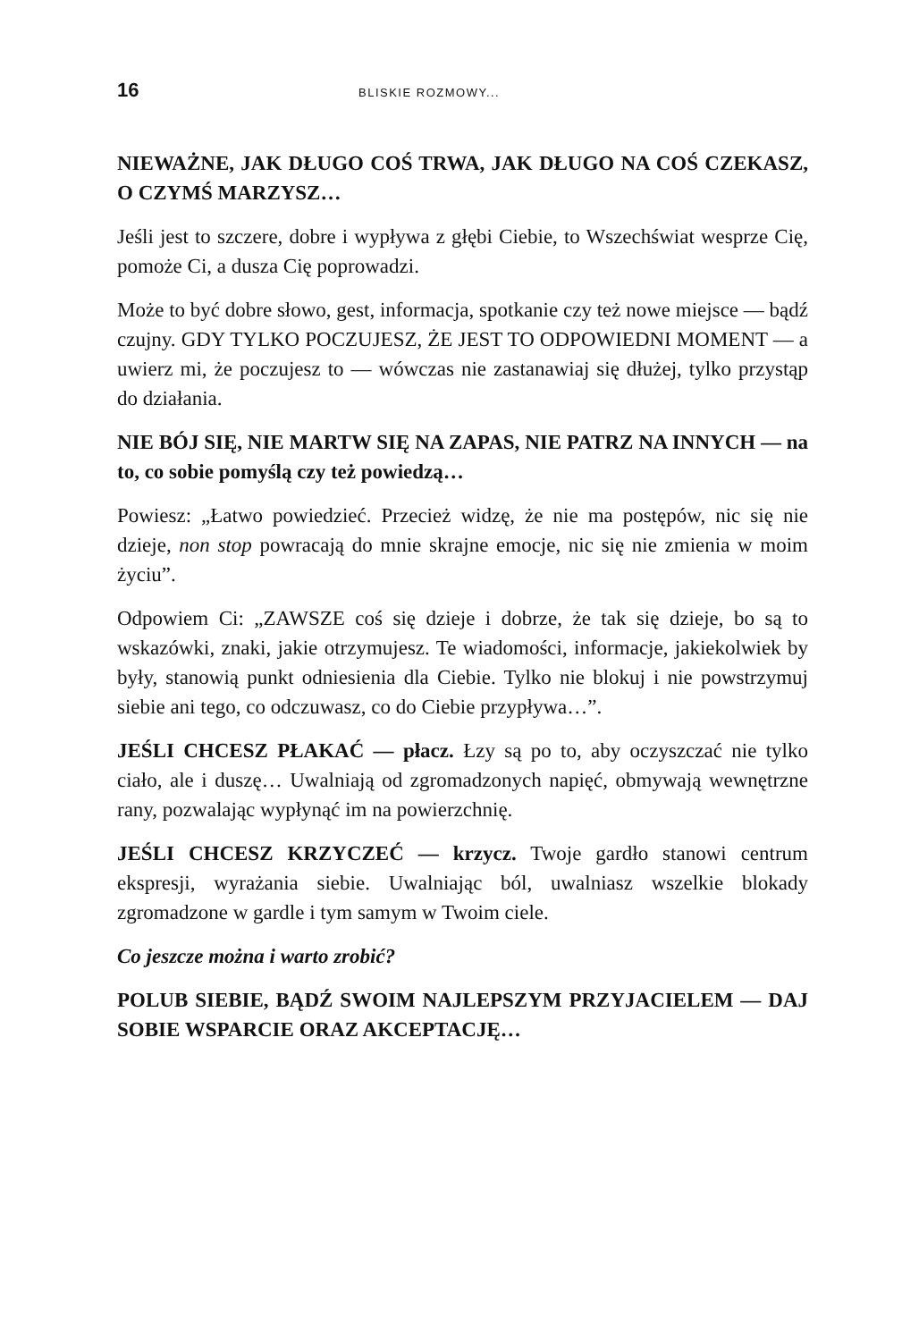16 BLISKIE ROZMOWY...
NIEWAŻNE, JAK DŁUGO COŚ TRWA, JAK DŁUGO NA COŚ CZEKASZ, O CZYMŚ MARZYSZ…
Jeśli jest to szczere, dobre i wypływa z głębi Ciebie, to Wszechświat wesprze Cię, pomoże Ci, a dusza Cię poprowadzi.
Może to być dobre słowo, gest, informacja, spotkanie czy też nowe miejsce — bądź czujny. GDY TYLKO POCZUJESZ, ŻE JEST TO ODPOWIEDNI MOMENT — a uwierz mi, że poczujesz to — wówczas nie zastanawiaj się dłużej, tylko przystąp do działania.
NIE BÓJ SIĘ, NIE MARTW SIĘ NA ZAPAS, NIE PATRZ NA INNYCH — na to, co sobie pomyślą czy też powiedzą…
Powiesz: „Łatwo powiedzieć. Przecież widzę, że nie ma postępów, nic się nie dzieje, non stop powracają do mnie skrajne emocje, nic się nie zmienia w moim życiu”.
Odpowiem Ci: „ZAWSZE coś się dzieje i dobrze, że tak się dzieje, bo są to wskazówki, znaki, jakie otrzymujesz. Te wiadomości, informacje, jakiekolwiek by były, stanowią punkt odniesienia dla Ciebie. Tylko nie blokuj i nie powstrzymuj siebie ani tego, co odczuwasz, co do Ciebie przypływa…”.
JEŚLI CHCESZ PŁAKAĆ — płacz. Łzy są po to, aby oczyszczać nie tylko ciało, ale i duszę… Uwalniają od zgromadzonych napięć, obmywają wewnętrzne rany, pozwalając wypłynąć im na powierzchnię.
JEŚLI CHCESZ KRZYCZEĆ — krzycz. Twoje gardło stanowi centrum ekspresji, wyrażania siebie. Uwalniając ból, uwalniasz wszelkie blokady zgromadzone w gardle i tym samym w Twoim ciele.
Co jeszcze można i warto zrobić?
POLUB SIEBIE, BĄDŹ SWOIM NAJLEPSZYM PRZYJACIELEM — DAJ SOBIE WSPARCIE ORAZ AKCEPTACJĘ…